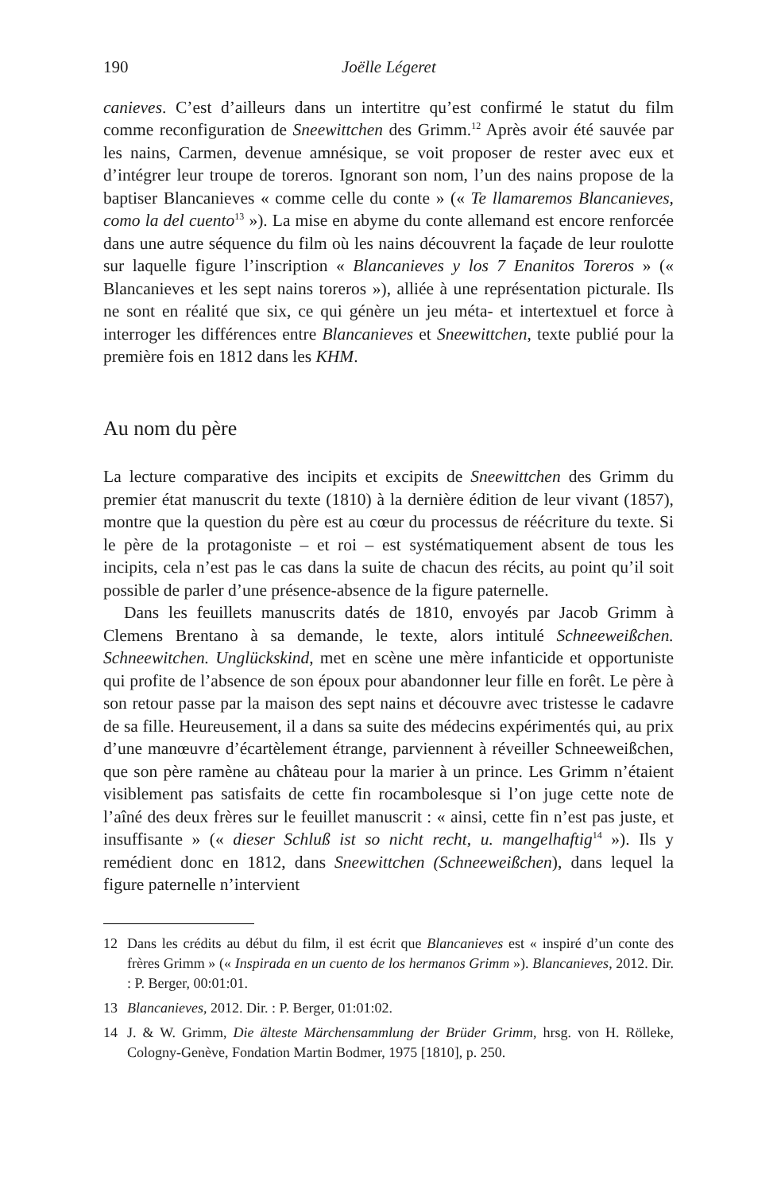190 Joëlle Légeret
canieves. C’est d’ailleurs dans un intertitre qu’est confirmé le statut du film comme reconfiguration de Sneewittchen des Grimm.<sup>12</sup> Après avoir été sauvée par les nains, Carmen, devenue amnésique, se voit proposer de rester avec eux et d’intégrer leur troupe de toreros. Ignorant son nom, l’un des nains propose de la baptiser Blancanieves « comme celle du conte » (« Te llamaremos Blancanieves, como la del cuento<sup>13</sup> »). La mise en abyme du conte allemand est encore renforcée dans une autre séquence du film où les nains découvrent la façade de leur roulotte sur laquelle figure l’inscription « Blancanieves y los 7 Enanitos Toreros » (« Blancanieves et les sept nains toreros »), alliée à une représentation picturale. Ils ne sont en réalité que six, ce qui génère un jeu méta- et intertextuel et force à interroger les différences entre Blancanieves et Sneewittchen, texte publié pour la première fois en 1812 dans les KHM.
Au nom du père
La lecture comparative des incipits et excipits de Sneewittchen des Grimm du premier état manuscrit du texte (1810) à la dernière édition de leur vivant (1857), montre que la question du père est au cœur du processus de réécriture du texte. Si le père de la protagoniste – et roi – est systématiquement absent de tous les incipits, cela n’est pas le cas dans la suite de chacun des récits, au point qu’il soit possible de parler d’une présence-absence de la figure paternelle.
Dans les feuillets manuscrits datés de 1810, envoyés par Jacob Grimm à Clemens Brentano à sa demande, le texte, alors intitulé Schneeweißchen. Schneewitchen. Unglückskind, met en scène une mère infanticide et opportuniste qui profite de l’absence de son époux pour abandonner leur fille en forêt. Le père à son retour passe par la maison des sept nains et découvre avec tristesse le cadavre de sa fille. Heureusement, il a dans sa suite des médecins expérimentés qui, au prix d’une manœuvre d’écartèlement étrange, parviennent à réveiller Schneeweißchen, que son père ramène au château pour la marier à un prince. Les Grimm n’étaient visiblement pas satisfaits de cette fin rocambolesque si l’on juge cette note de l’aîné des deux frères sur le feuillet manuscrit : « ainsi, cette fin n’est pas juste, et insuffisante » (« dieser Schluß ist so nicht recht, u. mangelhaftig<sup>14</sup> »). Ils y remédient donc en 1812, dans Sneewittchen (Schneeweißchen), dans lequel la figure paternelle n’intervient
12 Dans les crédits au début du film, il est écrit que Blancanieves est « inspiré d’un conte des frères Grimm » (« Inspirada en un cuento de los hermanos Grimm »). Blancanieves, 2012. Dir. : P. Berger, 00:01:01.
13 Blancanieves, 2012. Dir. : P. Berger, 01:01:02.
14 J. & W. Grimm, Die älteste Märchensammlung der Brüder Grimm, hrsg. von H. Rölleke, Cologny-Genève, Fondation Martin Bodmer, 1975 [1810], p. 250.